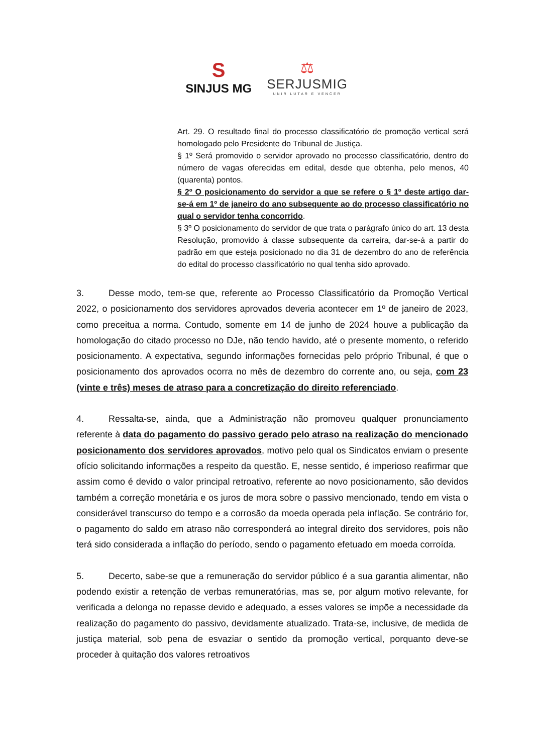S
SINJUS MG
⚖
SERJUSMIG
UNIR LUTAR E VENCER
Art. 29. O resultado final do processo classificatório de promoção vertical será homologado pelo Presidente do Tribunal de Justiça.
§ 1º Será promovido o servidor aprovado no processo classificatório, dentro do número de vagas oferecidas em edital, desde que obtenha, pelo menos, 40 (quarenta) pontos.
§ 2º O posicionamento do servidor a que se refere o § 1º deste artigo dar-se-á em 1º de janeiro do ano subsequente ao do processo classificatório no qual o servidor tenha concorrido.
§ 3º O posicionamento do servidor de que trata o parágrafo único do art. 13 desta Resolução, promovido à classe subsequente da carreira, dar-se-á a partir do padrão em que esteja posicionado no dia 31 de dezembro do ano de referência do edital do processo classificatório no qual tenha sido aprovado.
3. Desse modo, tem-se que, referente ao Processo Classificatório da Promoção Vertical 2022, o posicionamento dos servidores aprovados deveria acontecer em 1º de janeiro de 2023, como preceitua a norma. Contudo, somente em 14 de junho de 2024 houve a publicação da homologação do citado processo no DJe, não tendo havido, até o presente momento, o referido posicionamento. A expectativa, segundo informações fornecidas pelo próprio Tribunal, é que o posicionamento dos aprovados ocorra no mês de dezembro do corrente ano, ou seja, com 23 (vinte e três) meses de atraso para a concretização do direito referenciado.
4. Ressalta-se, ainda, que a Administração não promoveu qualquer pronunciamento referente à data do pagamento do passivo gerado pelo atraso na realização do mencionado posicionamento dos servidores aprovados, motivo pelo qual os Sindicatos enviam o presente ofício solicitando informações a respeito da questão. E, nesse sentido, é imperioso reafirmar que assim como é devido o valor principal retroativo, referente ao novo posicionamento, são devidos também a correção monetária e os juros de mora sobre o passivo mencionado, tendo em vista o considerável transcurso do tempo e a corrosão da moeda operada pela inflação. Se contrário for, o pagamento do saldo em atraso não corresponderá ao integral direito dos servidores, pois não terá sido considerada a inflação do período, sendo o pagamento efetuado em moeda corroída.
5. Decerto, sabe-se que a remuneração do servidor público é a sua garantia alimentar, não podendo existir a retenção de verbas remuneratórias, mas se, por algum motivo relevante, for verificada a delonga no repasse devido e adequado, a esses valores se impõe a necessidade da realização do pagamento do passivo, devidamente atualizado. Trata-se, inclusive, de medida de justiça material, sob pena de esvaziar o sentido da promoção vertical, porquanto deve-se proceder à quitação dos valores retroativos